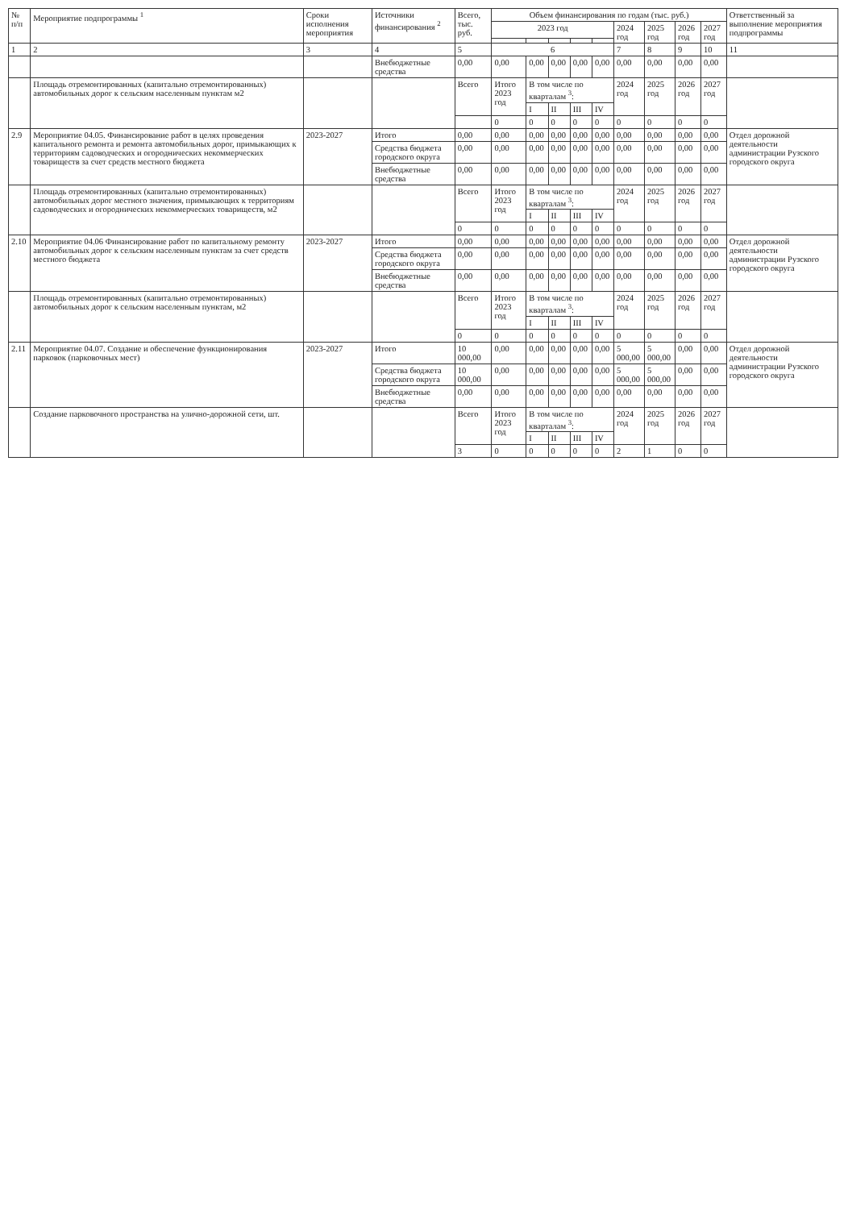| № п/п | Мероприятие подпрограммы <sup>1</sup> | Сроки исполнения мероприятия | Источники финансирования <sup>2</sup> | Всего, тыс. руб. | Объем финансирования по годам (тыс. руб.) | | | | | | | | | Ответственный за выполнение мероприятия подпрограммы |
| --- | --- | --- | --- | --- | --- | --- | --- | --- | --- | --- | --- | --- | --- | --- |
| | | | | | 2023 год | | | | | 2024 год | 2025 год | 2026 год | 2027 год | |
| 1 | 2 | 3 | 4 | 5 | 6 | | | | | 7 | 8 | 9 | 10 | 11 |
| | | | Внебюджетные средства | 0,00 | 0,00 | 0,00 | 0,00 | 0,00 | 0,00 | 0,00 | 0,00 | 0,00 | 0,00 | |
| | Площадь отремонтированных (капитально отремонтированных) автомобильных дорог к сельским населенным пунктам м2 | | | Всего | Итого 2023 год | В том числе по кварталам <sup>3</sup>: | | | | 2024 год | 2025 год | 2026 год | 2027 год | |
| | | | | | | I | II | III | IV | | | | | |
| | | | | | 0 | 0 | 0 | 0 | 0 | 0 | 0 | 0 | 0 | |
| 2.9 | Мероприятие 04.05. Финансирование работ в целях проведения капитального ремонта и ремонта автомобильных дорог, примыкающих к территориям садоводческих и огороднических некоммерческих товариществ за счет средств местного бюджета | 2023-2027 | Итого | 0,00 | 0,00 | 0,00 | 0,00 | 0,00 | 0,00 | 0,00 | 0,00 | 0,00 | 0,00 | Отдел дорожной деятельности администрации Рузского городского округа |
| | | | Средства бюджета городского округа | 0,00 | 0,00 | 0,00 | 0,00 | 0,00 | 0,00 | 0,00 | 0,00 | 0,00 | 0,00 | |
| | | | Внебюджетные средства | 0,00 | 0,00 | 0,00 | 0,00 | 0,00 | 0,00 | 0,00 | 0,00 | 0,00 | 0,00 | |
| | Площадь отремонтированных (капитально отремонтированных) автомобильных дорог местного значения, примыкающих к территориям садоводческих и огороднических некоммерческих товариществ, м2 | | | Всего | Итого 2023 год | В том числе по кварталам <sup>3</sup>: | | | | 2024 год | 2025 год | 2026 год | 2027 год | |
| | | | | | | I | II | III | IV | | | | | |
| | | | | 0 | 0 | 0 | 0 | 0 | 0 | 0 | 0 | 0 | 0 | |
| 2.10 | Мероприятие 04.06 Финансирование работ по капитальному ремонту автомобильных дорог к сельским населенным пунктам за счет средств местного бюджета | 2023-2027 | Итого | 0,00 | 0,00 | 0,00 | 0,00 | 0,00 | 0,00 | 0,00 | 0,00 | 0,00 | 0,00 | Отдел дорожной деятельности администрации Рузского городского округа |
| | | | Средства бюджета городского округа | 0,00 | 0,00 | 0,00 | 0,00 | 0,00 | 0,00 | 0,00 | 0,00 | 0,00 | 0,00 | |
| | | | Внебюджетные средства | 0,00 | 0,00 | 0,00 | 0,00 | 0,00 | 0,00 | 0,00 | 0,00 | 0,00 | 0,00 | |
| | Площадь отремонтированных (капитально отремонтированных) автомобильных дорог к сельским населенным пунктам, м2 | | | Всего | Итого 2023 год | В том числе по кварталам <sup>3</sup>: | | | | 2024 год | 2025 год | 2026 год | 2027 год | |
| | | | | | | I | II | III | IV | | | | | |
| | | | | 0 | 0 | 0 | 0 | 0 | 0 | 0 | 0 | 0 | 0 | |
| 2.11 | Мероприятие 04.07. Создание и обеспечение функционирования парковок (парковочных мест) | 2023-2027 | Итого | 10 000,00 | 0,00 | 0,00 | 0,00 | 0,00 | 0,00 | 5 000,00 | 5 000,00 | 0,00 | 0,00 | Отдел дорожной деятельности администрации Рузского городского округа |
| | | | Средства бюджета городского округа | 10 000,00 | 0,00 | 0,00 | 0,00 | 0,00 | 0,00 | 5 000,00 | 5 000,00 | 0,00 | 0,00 | |
| | | | Внебюджетные средства | 0,00 | 0,00 | 0,00 | 0,00 | 0,00 | 0,00 | 0,00 | 0,00 | 0,00 | 0,00 | |
| | Создание парковочного пространства на улично-дорожной сети, шт. | | | Всего | Итого 2023 год | В том числе по кварталам <sup>3</sup>: | | | | 2024 год | 2025 год | 2026 год | 2027 год | |
| | | | | | | I | II | III | IV | | | | | |
| | | | | 3 | 0 | 0 | 0 | 0 | 0 | 2 | 1 | 0 | 0 | |